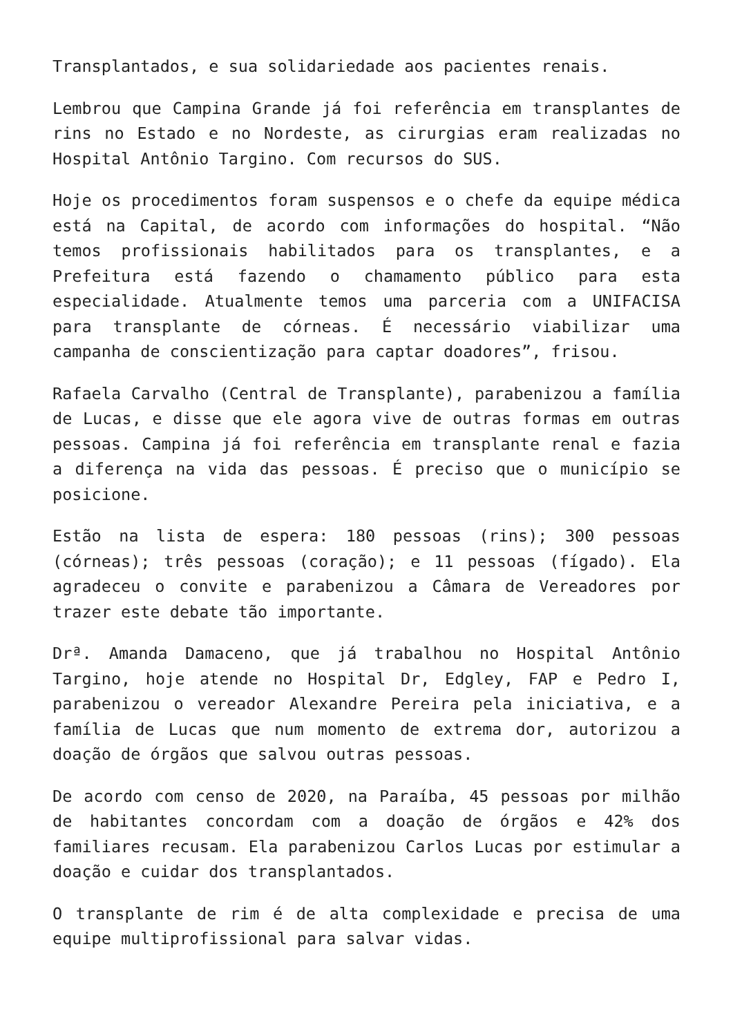Transplantados, e sua solidariedade aos pacientes renais.
Lembrou que Campina Grande já foi referência em transplantes de rins no Estado e no Nordeste, as cirurgias eram realizadas no Hospital Antônio Targino. Com recursos do SUS.
Hoje os procedimentos foram suspensos e o chefe da equipe médica está na Capital, de acordo com informações do hospital. “Não temos profissionais habilitados para os transplantes, e a Prefeitura está fazendo o chamamento público para esta especialidade. Atualmente temos uma parceria com a UNIFACISA para transplante de córneas. É necessário viabilizar uma campanha de conscientização para captar doadores”, frisou.
Rafaela Carvalho (Central de Transplante), parabenizou a família de Lucas, e disse que ele agora vive de outras formas em outras pessoas. Campina já foi referência em transplante renal e fazia a diferença na vida das pessoas. É preciso que o município se posicione.
Estão na lista de espera: 180 pessoas (rins); 300 pessoas (córneas); três pessoas (coração); e 11 pessoas (fígado). Ela agradeceu o convite e parabenizou a Câmara de Vereadores por trazer este debate tão importante.
Drª. Amanda Damaceno, que já trabalhou no Hospital Antônio Targino, hoje atende no Hospital Dr, Edgley, FAP e Pedro I, parabenizou o vereador Alexandre Pereira pela iniciativa, e a família de Lucas que num momento de extrema dor, autorizou a doação de órgãos que salvou outras pessoas.
De acordo com censo de 2020, na Paraíba, 45 pessoas por milhão de habitantes concordam com a doação de órgãos e 42% dos familiares recusam. Ela parabenizou Carlos Lucas por estimular a doação e cuidar dos transplantados.
O transplante de rim é de alta complexidade e precisa de uma equipe multiprofissional para salvar vidas.